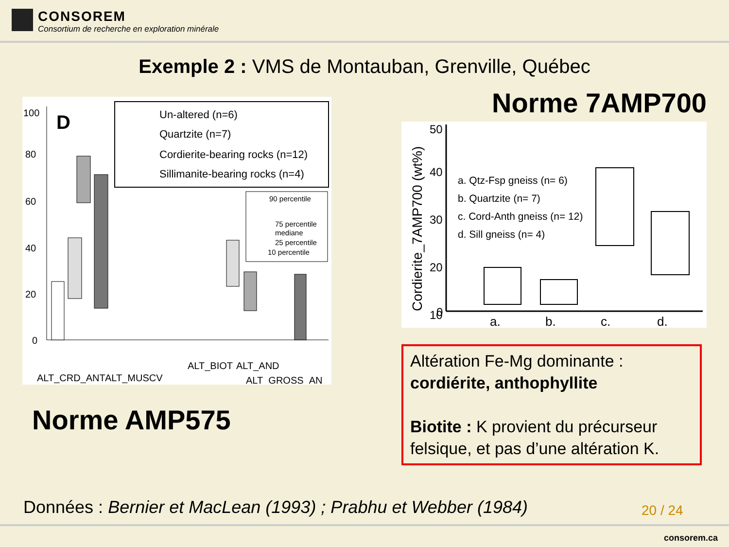CONSOREM
Consortium de recherche en exploration minérale
Exemple 2 : VMS de Montauban, Grenville, Québec
D
100
80
60
40
20
0
Un-altered (n=6)
Quartzite (n=7)
Cordierite-bearing rocks (n=12)
Sillimanite-bearing rocks (n=4)
90 percentile
75 percentile
mediane
25 percentile
10 percentile
ALT_CRD_ANT
ALT_MUSCV
ALT_BIOT
ALT_AND
ALT_GROSS_AN
Norme AMP575
Norme 7AMP700
Cordierite_7AMP700 (wt%)
50
40
30
20
10
0
a. Qtz-Fsp gneiss (n= 6)
b. Quartzite (n= 7)
c. Cord-Anth gneiss (n= 12)
d. Sill gneiss (n= 4)
a.
b.
c.
d.
Altération Fe-Mg dominante :
cordiérite, anthophyllite
Biotite : K provient du précurseur felsique, et pas d’une altération K.
Données : Bernier et MacLean (1993) ; Prabhu et Webber (1984)
20 / 24
consorem.ca